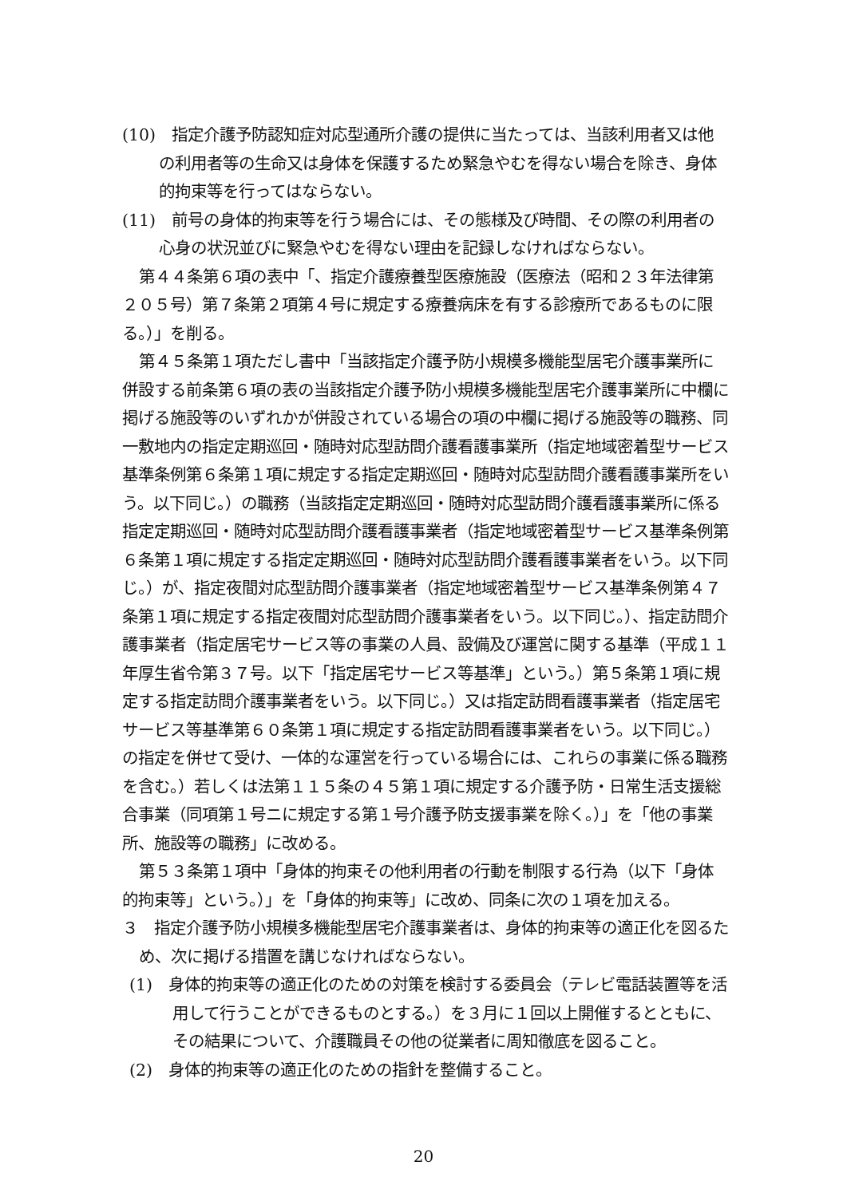(10)　指定介護予防認知症対応型通所介護の提供に当たっては、当該利用者又は他の利用者等の生命又は身体を保護するため緊急やむを得ない場合を除き、身体的拘束等を行ってはならない。
(11)　前号の身体的拘束等を行う場合には、その態様及び時間、その際の利用者の心身の状況並びに緊急やむを得ない理由を記録しなければならない。
第４４条第６項の表中「、指定介護療養型医療施設（医療法（昭和２３年法律第２０５号）第７条第２項第４号に規定する療養病床を有する診療所であるものに限る。）」を削る。
第４５条第１項ただし書中「当該指定介護予防小規模多機能型居宅介護事業所に併設する前条第６項の表の当該指定介護予防小規模多機能型居宅介護事業所に中欄に掲げる施設等のいずれかが併設されている場合の項の中欄に掲げる施設等の職務、同一敷地内の指定定期巡回・随時対応型訪問介護看護事業所（指定地域密着型サービス基準条例第６条第１項に規定する指定定期巡回・随時対応型訪問介護看護事業所をいう。以下同じ。）の職務（当該指定定期巡回・随時対応型訪問介護看護事業所に係る指定定期巡回・随時対応型訪問介護看護事業者（指定地域密着型サービス基準条例第６条第１項に規定する指定定期巡回・随時対応型訪問介護看護事業者をいう。以下同じ。）が、指定夜間対応型訪問介護事業者（指定地域密着型サービス基準条例第４７条第１項に規定する指定夜間対応型訪問介護事業者をいう。以下同じ。）、指定訪問介護事業者（指定居宅サービス等の事業の人員、設備及び運営に関する基準（平成１１年厚生省令第３７号。以下「指定居宅サービス等基準」という。）第５条第１項に規定する指定訪問介護事業者をいう。以下同じ。）又は指定訪問看護事業者（指定居宅サービス等基準第６０条第１項に規定する指定訪問看護事業者をいう。以下同じ。）の指定を併せて受け、一体的な運営を行っている場合には、これらの事業に係る職務を含む。）若しくは法第１１５条の４５第１項に規定する介護予防・日常生活支援総合事業（同項第１号ニに規定する第１号介護予防支援事業を除く。）」を「他の事業所、施設等の職務」に改める。
第５３条第１項中「身体的拘束その他利用者の行動を制限する行為（以下「身体的拘束等」という。）」を「身体的拘束等」に改め、同条に次の１項を加える。
３　指定介護予防小規模多機能型居宅介護事業者は、身体的拘束等の適正化を図るため、次に掲げる措置を講じなければならない。
(1)　身体的拘束等の適正化のための対策を検討する委員会（テレビ電話装置等を活用して行うことができるものとする。）を３月に１回以上開催するとともに、その結果について、介護職員その他の従業者に周知徹底を図ること。
(2)　身体的拘束等の適正化のための指針を整備すること。
20